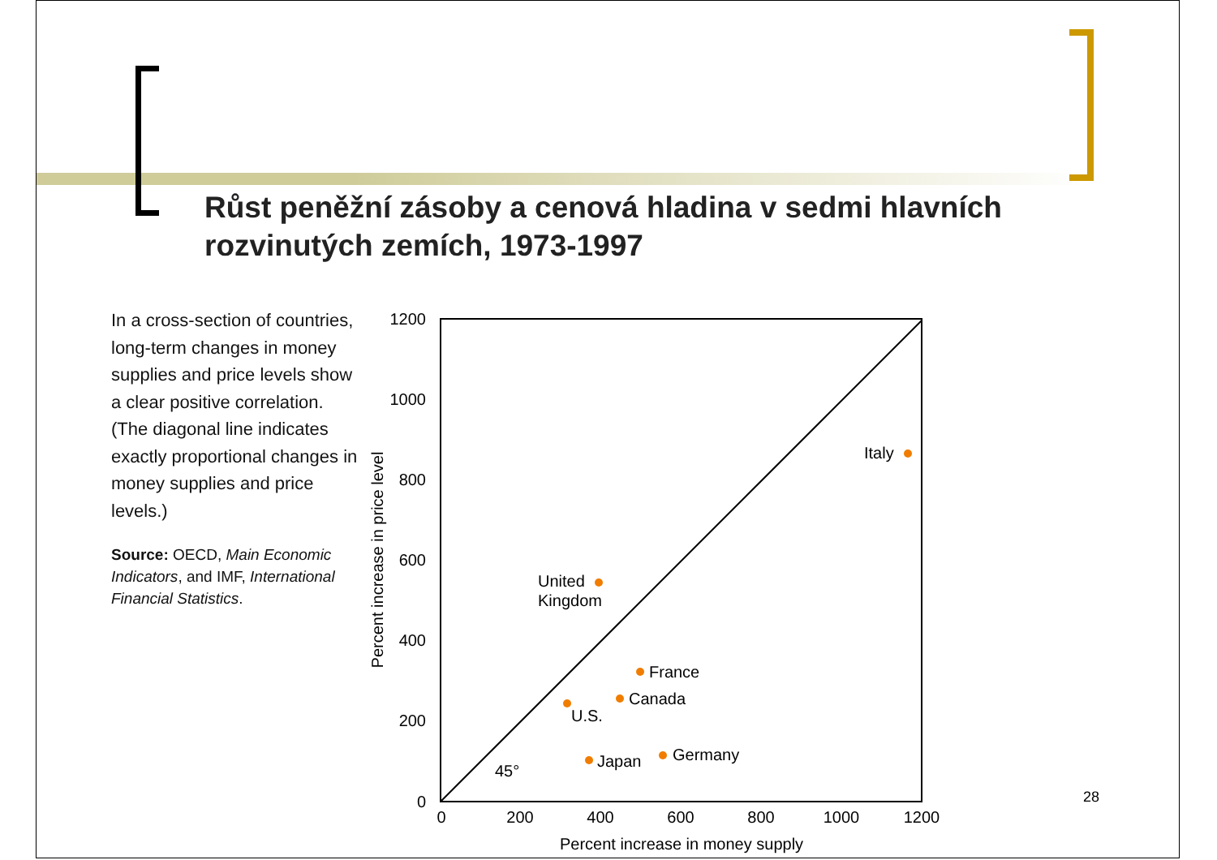Růst peněžní zásoby a cenová hladina v sedmi hlavních rozvinutých zemích, 1973-1997
In a cross-section of countries, long-term changes in money supplies and price levels show a clear positive correlation. (The diagonal line indicates exactly proportional changes in money supplies and price levels.)
Source: OECD, Main Economic Indicators, and IMF, International Financial Statistics.
1200
1000
800
600
400
200
0
0
200
400
600
800
1000
1200
Percent increase in money supply
Percent increase in price level
Italy
United
Kingdom
France
Canada
U.S.
Japan
Germany
45°
28